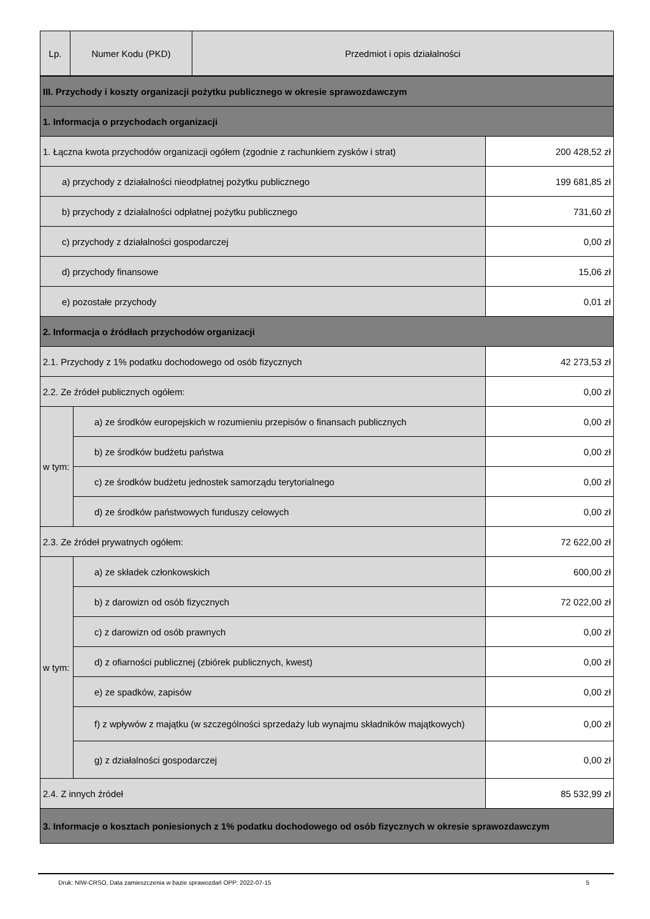| Lp. | Numer Kodu (PKD) | Przedmiot i opis działalności |
| --- | --- | --- |
| III. Przychody i koszty organizacji pożytku publicznego w okresie sprawozdawczym | | |
| 1. Informacja o przychodach organizacji | | |
| 1. Łączna kwota przychodów organizacji ogółem (zgodnie z rachunkiem zysków i strat) | | 200 428,52 zł |
| a) przychody z działalności nieodpłatnej pożytku publicznego | | 199 681,85 zł |
| b) przychody z działalności odpłatnej pożytku publicznego | | 731,60 zł |
| c) przychody z działalności gospodarczej | | 0,00 zł |
| d) przychody finansowe | | 15,06 zł |
| e) pozostałe przychody | | 0,01 zł |
| 2. Informacja o źródłach przychodów organizacji | | |
| 2.1. Przychody z 1% podatku dochodowego od osób fizycznych | | 42 273,53 zł |
| 2.2. Ze źródeł publicznych ogółem: | | 0,00 zł |
| w tym: | a) ze środków europejskich w rozumieniu przepisów o finansach publicznych | 0,00 zł |
| | b) ze środków budżetu państwa | 0,00 zł |
| | c) ze środków budżetu jednostek samorządu terytorialnego | 0,00 zł |
| | d) ze środków państwowych funduszy celowych | 0,00 zł |
| 2.3. Ze źródeł prywatnych ogółem: | | 72 622,00 zł |
| w tym: | a) ze składek członkowskich | 600,00 zł |
| | b) z darowizn od osób fizycznych | 72 022,00 zł |
| | c) z darowizn od osób prawnych | 0,00 zł |
| | d) z ofiarności publicznej (zbiórek publicznych, kwest) | 0,00 zł |
| | e) ze spadków, zapisów | 0,00 zł |
| | f) z wpływów z majątku (w szczególności sprzedaży lub wynajmu składników majątkowych) | 0,00 zł |
| | g) z działalności gospodarczej | 0,00 zł |
| 2.4. Z innych źródeł | | 85 532,99 zł |
| 3. Informacje o kosztach poniesionych z 1% podatku dochodowego od osób fizycznych w okresie sprawozdawczym | | |
Druk: NIW-CRSO, Data zamieszczenia w bazie sprawozdań OPP: 2022-07-15 5